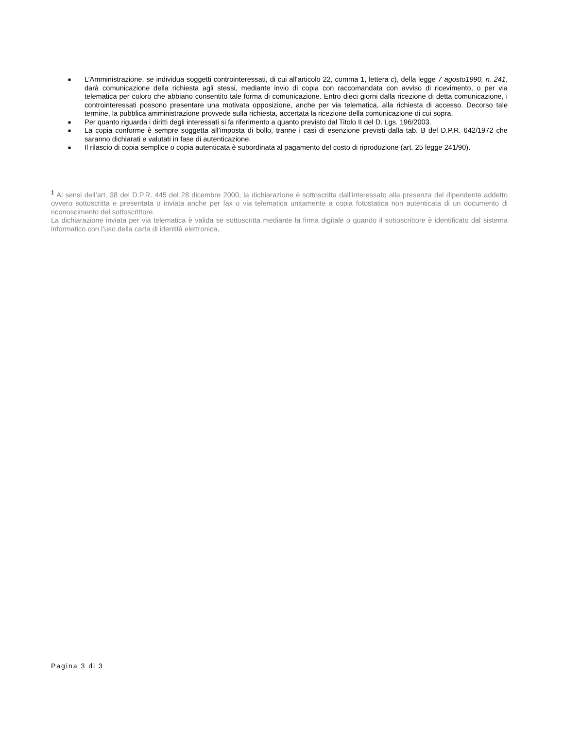■ L’Amministrazione, se individua soggetti controinteressati, di cui all'articolo 22, comma 1, lettera c), della legge 7 agosto1990, n. 241, darà comunicazione della richiesta agli stessi, mediante invio di copia con raccomandata con avviso di ricevimento, o per via telematica per coloro che abbiano consentito tale forma di comunicazione. Entro dieci giorni dalla ricezione di detta comunicazione, i controinteressati possono presentare una motivata opposizione, anche per via telematica, alla richiesta di accesso. Decorso tale termine, la pubblica amministrazione provvede sulla richiesta, accertata la ricezione della comunicazione di cui sopra.
■ Per quanto riguarda i diritti degli interessati si fa riferimento a quanto previsto dal Titolo II del D. Lgs. 196/2003.
■ La copia conforme è sempre soggetta all’imposta di bollo, tranne i casi di esenzione previsti dalla tab. B del D.P.R. 642/1972 che saranno dichiarati e valutati in fase di autenticazione.
■ Il rilascio di copia semplice o copia autenticata è subordinata al pagamento del costo di riproduzione (art. 25 legge 241/90).
<sup>1</sup> Ai sensi dell’art. 38 del D.P.R. 445 del 28 dicembre 2000, la dichiarazione è sottoscritta dall’interessato alla presenza del dipendente addetto ovvero sottoscritta e presentata o inviata anche per fax o via telematica unitamente a copia fotostatica non autenticata di un documento di riconoscimento del sottoscrittore.
La dichiarazione inviata per via telematica è valida se sottoscritta mediante la firma digitale o quando il sottoscrittore è identificato dal sistema informatico con l’uso della carta di identità elettronica.
Pagina 3 di 3